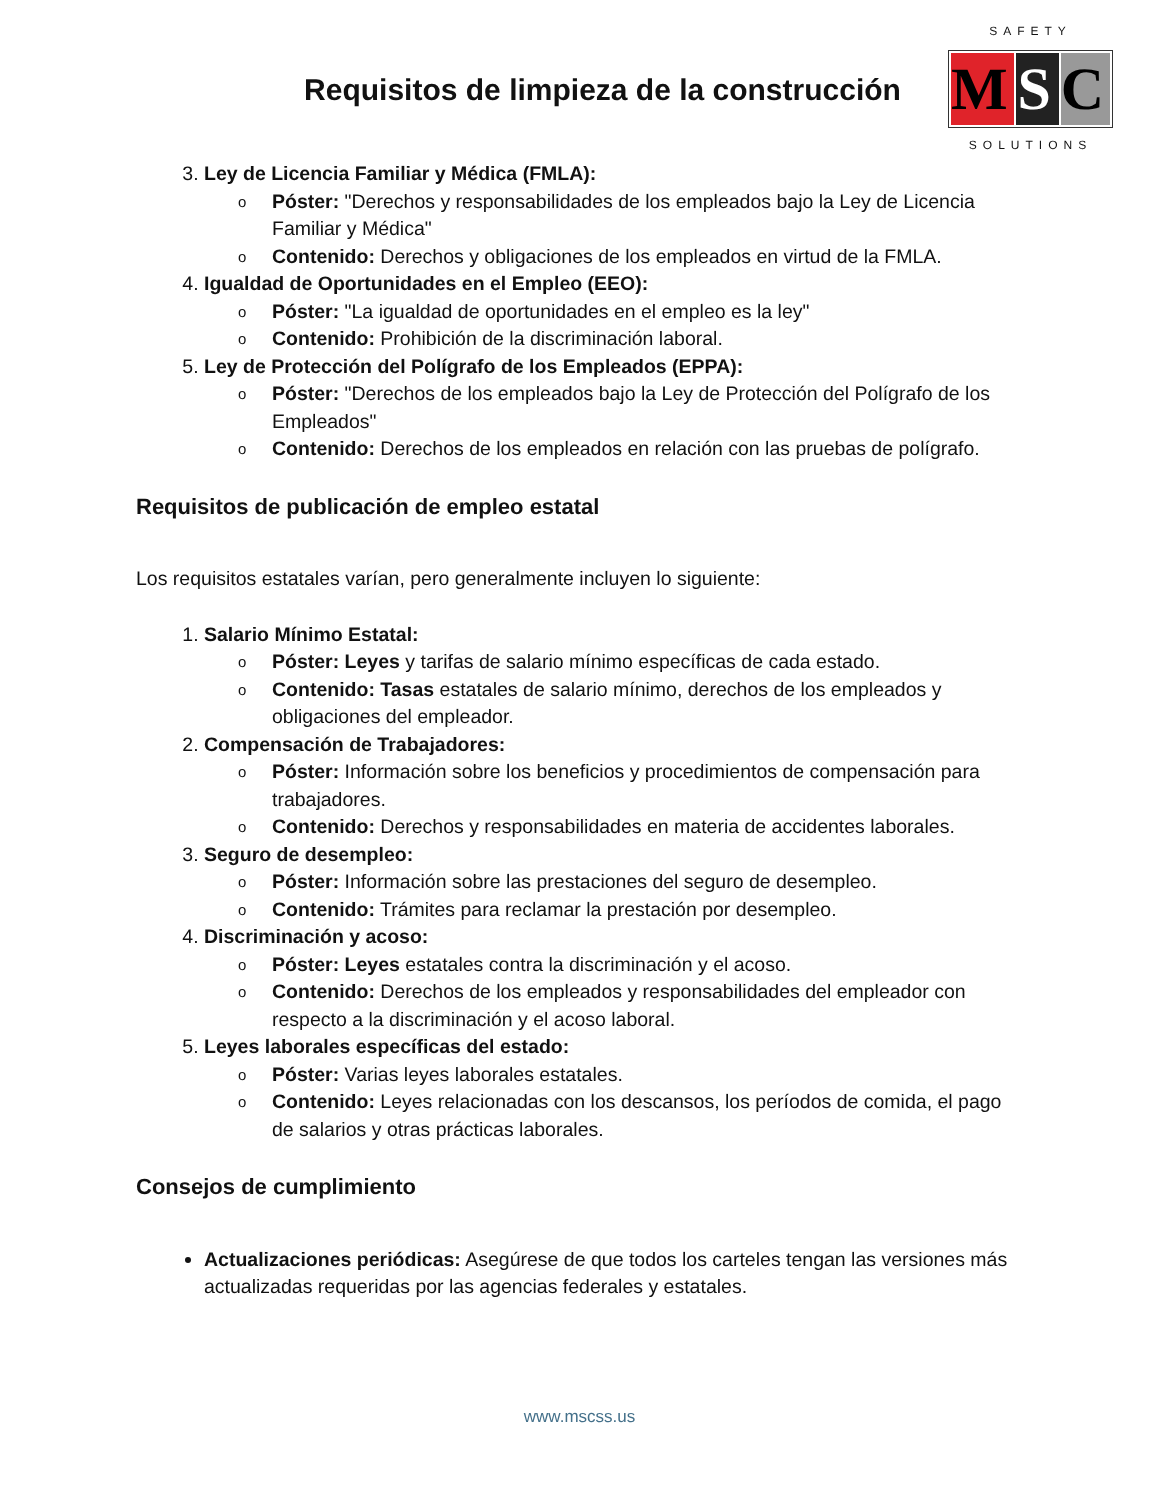Requisitos de limpieza de la construcción
SAFETY
M S C
SOLUTIONS
3. Ley de Licencia Familiar y Médica (FMLA):
o Póster: "Derechos y responsabilidades de los empleados bajo la Ley de Licencia Familiar y Médica"
o Contenido: Derechos y obligaciones de los empleados en virtud de la FMLA.
4. Igualdad de Oportunidades en el Empleo (EEO):
o Póster: "La igualdad de oportunidades en el empleo es la ley"
o Contenido: Prohibición de la discriminación laboral.
5. Ley de Protección del Polígrafo de los Empleados (EPPA):
o Póster: "Derechos de los empleados bajo la Ley de Protección del Polígrafo de los Empleados"
o Contenido: Derechos de los empleados en relación con las pruebas de polígrafo.
Requisitos de publicación de empleo estatal
Los requisitos estatales varían, pero generalmente incluyen lo siguiente:
1. Salario Mínimo Estatal:
o Póster: Leyes y tarifas de salario mínimo específicas de cada estado.
o Contenido: Tasas estatales de salario mínimo, derechos de los empleados y obligaciones del empleador.
2. Compensación de Trabajadores:
o Póster: Información sobre los beneficios y procedimientos de compensación para trabajadores.
o Contenido: Derechos y responsabilidades en materia de accidentes laborales.
3. Seguro de desempleo:
o Póster: Información sobre las prestaciones del seguro de desempleo.
o Contenido: Trámites para reclamar la prestación por desempleo.
4. Discriminación y acoso:
o Póster: Leyes estatales contra la discriminación y el acoso.
o Contenido: Derechos de los empleados y responsabilidades del empleador con respecto a la discriminación y el acoso laboral.
5. Leyes laborales específicas del estado:
o Póster: Varias leyes laborales estatales.
o Contenido: Leyes relacionadas con los descansos, los períodos de comida, el pago de salarios y otras prácticas laborales.
Consejos de cumplimiento
Actualizaciones periódicas: Asegúrese de que todos los carteles tengan las versiones más actualizadas requeridas por las agencias federales y estatales.
www.mscss.us